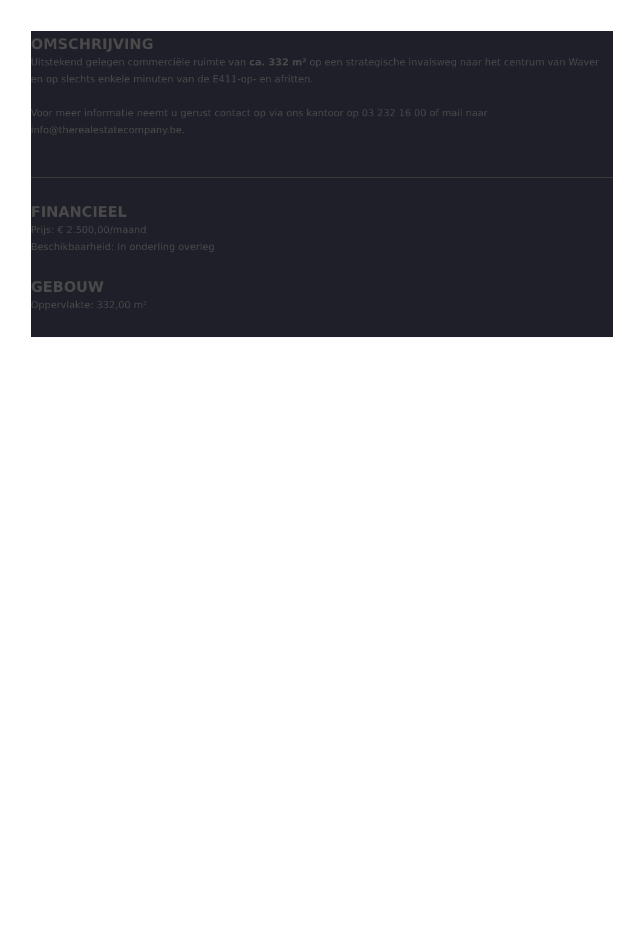OMSCHRIJVING
Uitstekend gelegen commerciële ruimte van ca. 332 m² op een strategische invalsweg naar het centrum van Waver en op slechts enkele minuten van de E411-op- en afritten.
Voor meer informatie neemt u gerust contact op via ons kantoor op 03 232 16 00 of mail naar info@therealestatecompany.be.
FINANCIEEL
Prijs: € 2.500,00/maand
Beschikbaarheid: In onderling overleg
GEBOUW
Oppervlakte: 332,00 m²